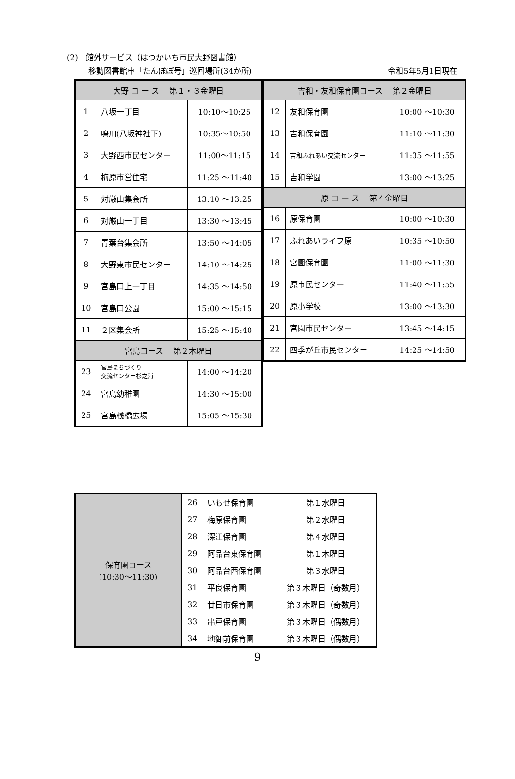(2)　館外サービス（はつかいち市民大野図書館）
移動図書館車「たんぽぽ号」巡回場所(34か所) 令和5年5月1日現在
| 大野 コ ー ス 第１・３金曜日 | | |
| --- | --- | --- |
| 1 | 八坂一丁目 | 10:10〜10:25 |
| 2 | 鳴川(八坂神社下) | 10:35〜10:50 |
| 3 | 大野西市民センター | 11:00〜11:15 |
| 4 | 梅原市営住宅 | 11:25 〜11:40 |
| 5 | 対厳山集会所 | 13:10 〜13:25 |
| 6 | 対厳山一丁目 | 13:30 〜13:45 |
| 7 | 青葉台集会所 | 13:50 〜14:05 |
| 8 | 大野東市民センター | 14:10 〜14:25 |
| 9 | 宮島口上一丁目 | 14:35 〜14:50 |
| 10 | 宮島口公園 | 15:00 〜15:15 |
| 11 | ２区集会所 | 15:25 〜15:40 |
| 宮島コース 第２木曜日 | | |
| 23 | 宮島まちづくり 交流センター杉之浦 | 14:00 〜14:20 |
| 24 | 宮島幼稚園 | 14:30 〜15:00 |
| 25 | 宮島桟橋広場 | 15:05 〜15:30 |
| 吉和・友和保育園コース 第２金曜日 | | |
| --- | --- | --- |
| 12 | 友和保育園 | 10:00 〜10:30 |
| 13 | 吉和保育園 | 11:10 〜11:30 |
| 14 | 吉和ふれあい交流センター | 11:35 〜11:55 |
| 15 | 吉和学園 | 13:00 〜13:25 |
| 原 コ ー ス 第４金曜日 | | |
| 16 | 原保育園 | 10:00 〜10:30 |
| 17 | ふれあいライフ原 | 10:35 〜10:50 |
| 18 | 宮園保育園 | 11:00 〜11:30 |
| 19 | 原市民センター | 11:40 〜11:55 |
| 20 | 原小学校 | 13:00 〜13:30 |
| 21 | 宮園市民センター | 13:45 〜14:15 |
| 22 | 四季が丘市民センター | 14:25 〜14:50 |
| 保育園コース (10:30〜11:30) | 26 | いもせ保育園 | 第１水曜日 |
| | 27 | 梅原保育園 | 第２水曜日 |
| | 28 | 深江保育園 | 第４水曜日 |
| | 29 | 阿品台東保育園 | 第１木曜日 |
| | 30 | 阿品台西保育園 | 第３水曜日 |
| | 31 | 平良保育園 | 第３木曜日（奇数月） |
| | 32 | 廿日市保育園 | 第３木曜日（奇数月） |
| | 33 | 串戸保育園 | 第３木曜日（偶数月） |
| | 34 | 地御前保育園 | 第３木曜日（偶数月） |
9